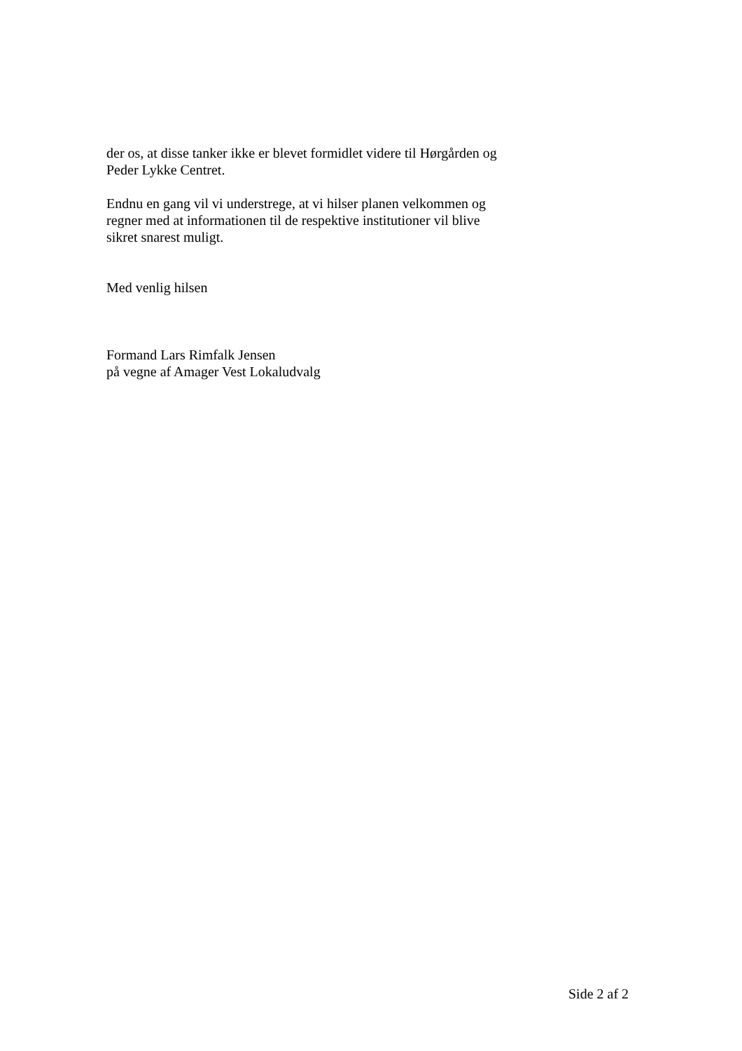der os, at disse tanker ikke er blevet formidlet videre til Hørgården og
Peder Lykke Centret.
Endnu en gang vil vi understrege, at vi hilser planen velkommen og
regner med at informationen til de respektive institutioner vil blive
sikret snarest muligt.
Med venlig hilsen
Formand Lars Rimfalk Jensen
på vegne af Amager Vest Lokaludvalg
Side 2 af 2